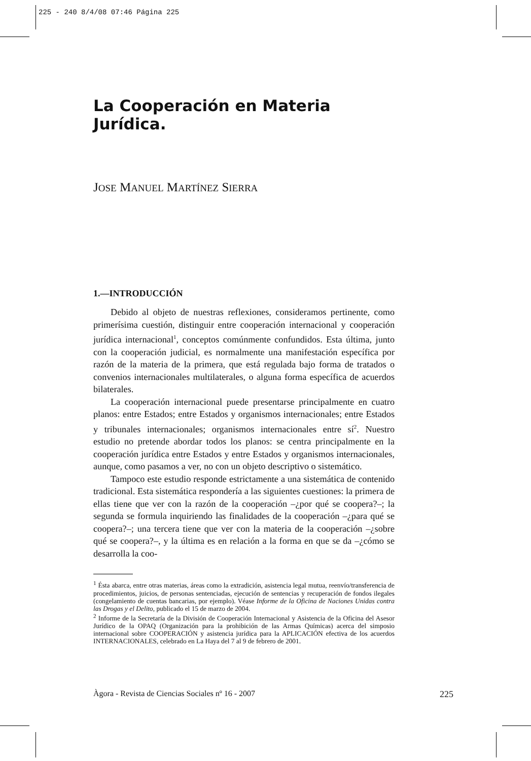225 - 240 8/4/08 07:46 Página 225
La Cooperación en Materia Jurídica.
JOSE MANUEL MARTÍNEZ SIERRA
1.—INTRODUCCIÓN
Debido al objeto de nuestras reflexiones, consideramos pertinente, como primerísima cuestión, distinguir entre cooperación internacional y cooperación jurídica internacional<sup>1</sup>, conceptos comúnmente confundidos. Esta última, junto con la cooperación judicial, es normalmente una manifestación específica por razón de la materia de la primera, que está regulada bajo forma de tratados o convenios internacionales multilaterales, o alguna forma específica de acuerdos bilaterales.
La cooperación internacional puede presentarse principalmente en cuatro planos: entre Estados; entre Estados y organismos internacionales; entre Estados y tribunales internacionales; organismos internacionales entre sí<sup>2</sup>. Nuestro estudio no pretende abordar todos los planos: se centra principalmente en la cooperación jurídica entre Estados y entre Estados y organismos internacionales, aunque, como pasamos a ver, no con un objeto descriptivo o sistemático.
Tampoco este estudio responde estrictamente a una sistemática de contenido tradicional. Esta sistemática respondería a las siguientes cuestiones: la primera de ellas tiene que ver con la razón de la cooperación –¿por qué se coopera?–; la segunda se formula inquiriendo las finalidades de la cooperación –¿para qué se coopera?–; una tercera tiene que ver con la materia de la cooperación –¿sobre qué se coopera?–, y la última es en relación a la forma en que se da –¿cómo se desarrolla la coo-
<sup>1</sup> Ésta abarca, entre otras materias, áreas como la extradición, asistencia legal mutua, reenvío/transferencia de procedimientos, juicios, de personas sentenciadas, ejecución de sentencias y recuperación de fondos ilegales (congelamiento de cuentas bancarias, por ejemplo). Véase Informe de la Oficina de Naciones Unidas contra las Drogas y el Delito, publicado el 15 de marzo de 2004.
<sup>2</sup> Informe de la Secretaría de la División de Cooperación Internacional y Asistencia de la Oficina del Asesor Jurídico de la OPAQ (Organización para la prohibición de las Armas Químicas) acerca del simposio internacional sobre COOPERACIÓN y asistencia jurídica para la APLICACIÓN efectiva de los acuerdos INTERNACIONALES, celebrado en La Haya del 7 al 9 de febrero de 2001.
Àgora - Revista de Ciencias Sociales nº 16 - 2007 225